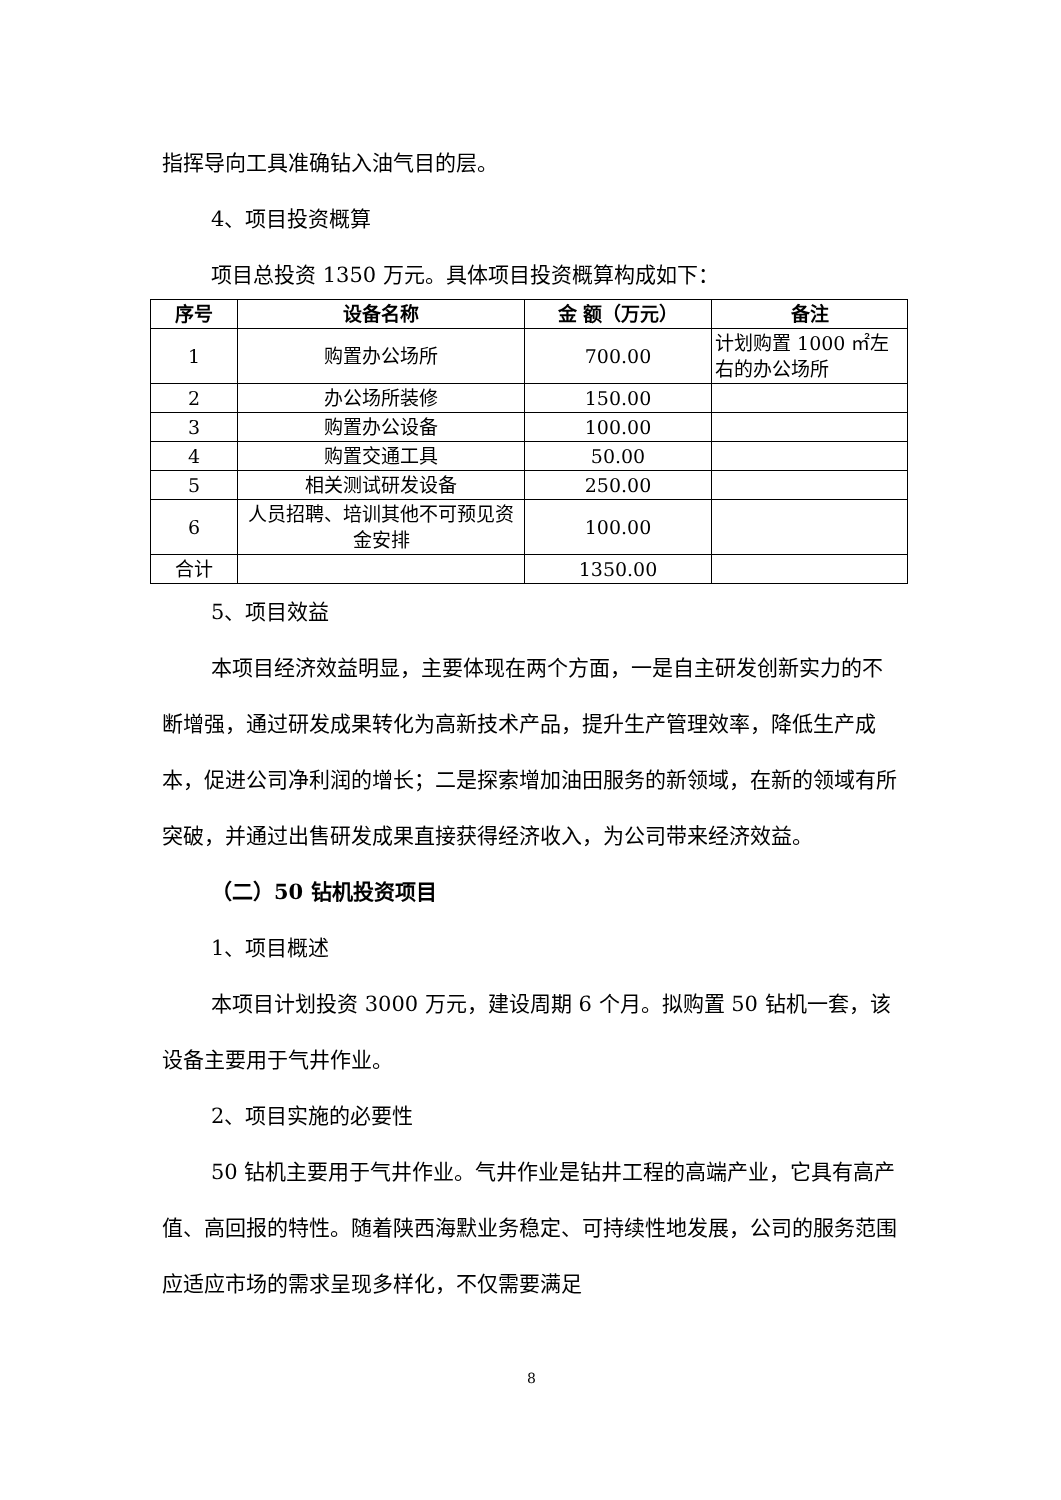指挥导向工具准确钻入油气目的层。
4、项目投资概算
项目总投资 1350 万元。具体项目投资概算构成如下：
| 序号 | 设备名称 | 金 额（万元） | 备注 |
| --- | --- | --- | --- |
| 1 | 购置办公场所 | 700.00 | 计划购置 1000 ㎡左右的办公场所 |
| 2 | 办公场所装修 | 150.00 | |
| 3 | 购置办公设备 | 100.00 | |
| 4 | 购置交通工具 | 50.00 | |
| 5 | 相关测试研发设备 | 250.00 | |
| 6 | 人员招聘、培训其他不可预见资金安排 | 100.00 | |
| 合计 | | 1350.00 | |
5、项目效益
本项目经济效益明显，主要体现在两个方面，一是自主研发创新实力的不断增强，通过研发成果转化为高新技术产品，提升生产管理效率，降低生产成本，促进公司净利润的增长；二是探索增加油田服务的新领域，在新的领域有所突破，并通过出售研发成果直接获得经济收入，为公司带来经济效益。
（二）50 钻机投资项目
1、项目概述
本项目计划投资 3000 万元，建设周期 6 个月。拟购置 50 钻机一套，该设备主要用于气井作业。
2、项目实施的必要性
50 钻机主要用于气井作业。气井作业是钻井工程的高端产业，它具有高产值、高回报的特性。随着陕西海默业务稳定、可持续性地发展，公司的服务范围应适应市场的需求呈现多样化，不仅需要满足
8